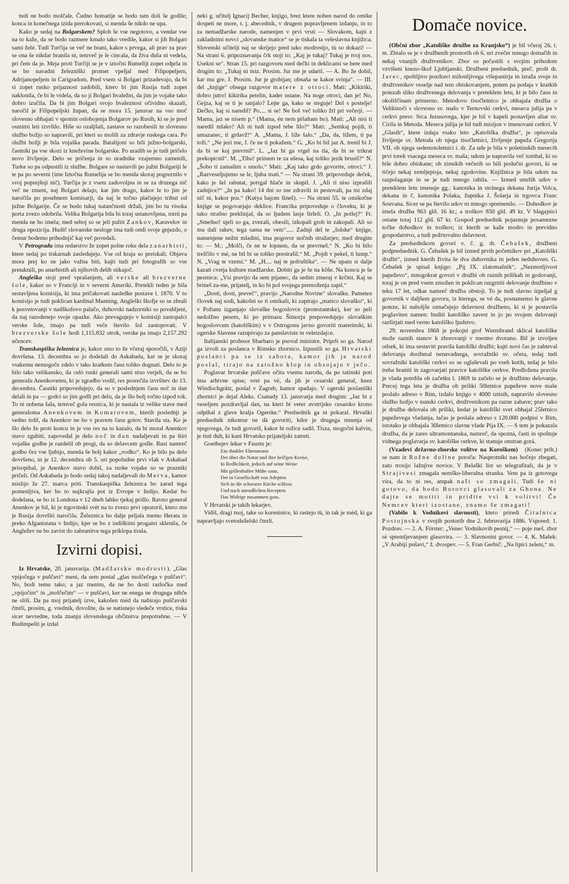tudi ne bodo molčale. Čudno homatije se bodo tam doli še godile; konca in konečnega izida prerokovati, si menda še nikdo ne upa.
Kako je sedaj na Bolgarskem? Sploh še vse negotovo, a vendar vse na to kaže, da se bodo razmere kmalo tako vredile, kakor si jih Bolgari sami želé. Tudi Turčija se več ne brani, kakor s prvega, ali prav za prav se ona še nikdar branila ni, temveč je le cincala, da živa duša ni vedela, pri čem da je. Meja proti Turčiji se je v iztočni Rumeliji zopet odprla in se bo navadni železniški promet vpeljal med Filipopeljem, Adrijanopeljem in Carigradom. Pred vsem si Bolgari prizadevajo, da bi si zopet rusko prijaznost zadobili, ktero bi jim Rusija tudi zopet naklonila, če bi le videla, da so ji Bolgari hvaležni, da jim je vojake tako dobro izučila. Da bi jim Bolgari svojo hvaleznost očividno skazali, naročil je Filipopeljski župan, da se mora 15. januvar na vso moč slovesno obhajati v spomin oslobojenja Bolgarov po Rusih, ki se je pred osmimi leti izvršilo. Hiše so ozaljšali, zastave so razobesili in slovesno službo božjo so napravili, pri kteri so molili za zdravje ruskega cara. Po službi božji je bila vojaška parada. Batalijoni so bili južno-bolgarski, častniki pa vse skozi iz kneževine bolgarske. Po uradih se je tudi pričelo novo življenje. Delo se pričenja in so uradnike vzajemno zamenili, Turke so pa odpustili iz službe. Bolgare so nastavili po južni Bolgariji le te pa po severni (ime Iztočna Rumelija se bo menda skoraj pogreznilo v svoj poprejšnji nič). Turčija je z vsem zadovoljna in se za druzega nič več ne zmeni, naj Bolgari delajo, kar jim drago, kakor le to jim je naročila po posebnem komisarji, da naj le točno plačujejo tribut od južne Bolgarije. Če se bodo tukaj natančnosti držali, jim bo tu visoka porta zvezo odobrila. Velika Bolgarija bila bi toraj ustanovljena, mirú pa menda ne bo imela; med seboj so se jeli puliti Zankov, Karavelov in druga opozicija. Hudič slovanske nesloge ima tudi ondi svoje gnjezdo, o čemur bodemo prihodnjič kaj več povedali.
V Petrogradu ima redarstvo že zopet polne roke dela z anarhisti, ktere sedaj po tiskarnah zasledujejo. Vse od kraja so preiskali. Objava mora prej ko ne jako važna biti, kajti tudi pri fotografih so vse pretaknili, po anarhistih ali njihovih delih stikajoč.
Angleška stoji pred vprašanjem, ali verske ali brezverne šole, kakor so v Franciji in v severni Ameriki. Pretekli teden je bila sestavljena komisija, ki ima pričakovati nasledke postave l. 1870. V to komisijo je tudi poklican kardinal Manning. Angleški škofje so se zbrali k posvetovanji v nadškofovo palačo, duhovski nadzorniki so povabljeni, da naj razodenejo svoje opazke. Ako prevagujejo v komisiji zastopalci verske šole, imajo pa tudi veče število šol zastopovati. V brezverske šole hodi 1,115.832 otrok, verske pa imajo 2,157.292 učencev.
Transkaspiška železnica je, kakor smo to že včeraj sporočili, v Aziji dovršena. 13. decembra so jo dodelali do Askabada, kar se je skoraj vsakemu nemogoče zdelo v tako kratkem času toliko dognati. Delo to je bilo tako velikansko, da celó ruski generali sami niso verjeli, da se bo generalu Anenkovemu, ki je zgradbo vodil, res posrečila izvršitev do 13. decembra. Časniki pripovedujejo, da so v poslednjem času noč in dan delali in pa — godci so jim godli pri delu, da je šlo bolj ročno izpod rok. To ni nobena šala, temveč gola resnica, ki je nastala iz velike stave med generaloma Anenkovem in Komarovem, kterih poslednji je vedno trdil, da Anenkov ne bo v pravem času gotov. Stavila sta. Ko je šlo delo že proti koncu in je vse res na to kazalo, da bi moral Anenkov stavo zgubiti, zapovedal je delo noč in dan nadaljevati in pa štiri vojaške godbe je razdelil ob progi, da so delavcem godle. Rusi namreč godbo čez vse ljubijo, menda še bolj kakor „vodko“. Ko je bilo pa delo dovršeno, in je 12. decembra ob 5. uri popoludne prvi vlak v Askabad prisopihal, je Anenkov stavo dobil, za ruske vojake so se prazniki pričeli. Od Askabada jo bodo sedaj takoj nadaljevali do Merva, kamor mislijo že 27. marca priti. Transkaspiška železnica bo zarad tega pomenljiva, ker bo to najkrajša pot iz Evrope v Indijo. Kedar bo dodelana, se bo iz Londona v 12 dneh lahko tjekaj prišlo. Ravno general Anenkov je bil, ki je trgovinski svèt na to zvezo prvi opozoril, ktero mu je Rusija dovršiti naročila. Železnica bo dalje peljala memo Herata in preko Afganistana v Indijo, kjer se bo z indiškimi progami sklenila, če Angležev ne bo zavist do zabranitve tega priklopa tirala.
Izvirni dopisi.
Iz Hrvatske, 20. januvarija. (Madžarske modrosti). „Glas vpijočega v puščavi“ meni, da sem postal „glas molčečega v puščavi“. No, bodi temu tako; a jaz menim, da ne bo dosti razločka med „vpijočim“ in „molčečim“ — v puščavi, ker ne enega ne drugega nihče ne sliši. Da pa moj prijatelj izve, kakošen méd da nabirajo puščavski čmrli, prosim, g. vrednik, dovolite, da se natisnejo sledeče vrstice, tiska sicer nevredne, toda znanju slovenskega občinstva prepotrebne. — V Budimpešti je izdal
neki g. učitelj Ignacij Becher, knjigo, brez ktere noben narod do omike dospeti ne more, t. j. abecednik, v drugem popravljenem izdanju, in to za nemadžarske narode, namenjen v prvi vrsti — Slovakom, kajti z zakladnimi novci „slovanske matice“ se je tiskala ta veleslavna knjižica. Slovenski učitelji naj se skrijejo pred tako modrostjo, tù so dokazi! — Na strani 6. pripoznavanja črk stoji to: „Kaj je tukaj? Tukaj je tvoj nos. Usekni se“. Stran 15. pri razgovoru med dečki in deklicami se bere med drugim to: „Tukaj ni miz. Prosim. Jur me je udaril. — A. Bo že dobil, kar mu gre. J. Prosim. Jur je grobijan; obnaša se kakor svinja“. — III. del „knjige“ obsega razgovor matere z otroci. Mati: „Kikiriki, dobro jutro! kikirika petelin, kader ustane. Na noge otroci, dan je! No, Gejza, kaj se ti je sanjalo? Lejte ga, kako se steguje! Dol s postelje! Dečko, kaj si naredil? Po.... si se! Ne boš več toliko žrl pri večerji. — Mama, jaz se nisem p.“ (Mama, én nem pišaltam bo). Mati: „Ali nisi ti naredil mlako? Ali ni tudi izpod tebe lilo?“ Mati: „Semkaj pojdi, ti umazanec, ti grdavž!“ A. „Mama, J. liže šalo.“ „Da, da, ližem, ti pa toži.“ „Ne jezi me, J. če ne ti pokažem.“ G. „Ko bi bil jaz A. trenil bi J. da bi se koj prevrnil“. L. „Jaz bi ga vrgel na tla, da bi se trikrat prekopicnil“. M. „Tiho! primem te za ušesa, kaj toliko jezik brusiš?“ N. „Šobo ti zamašim s smolo.“ Mati: „Kaj tako grdo govorite, otroci.“ J. „Razveseljujemo se le, ljuba mati.“ — Na strani 39. pripoveduje deček, kako je šel rabutat, potrgal hlače in skupil. J. „Ali ti niso izprašili zadnjice?“ „In pa kako! 14 dni so me zdravili in pestovali, pa mi zdaj nič ni, kakor psu.“ (Kutya bajom šineš). — Na strani 55. te omikočne knjige se pogovarjajo deklice. Francika pripoveduje o človeku, ki je tako strašno preklinjal, da so ljudem lasje štrleli. O. „In potlej?“ Fr. „Smešno! ujeli so ga, zvezali, obesili, izkopali grob in zakopali. Ali so mu dali rakev, tega sama ne vem“..... Zadnji del te „šolske“ knjige, namenjene nežni mladini, ima pogovor nočnih stražarjev, med drugim to: — M.: „Molči, če ne te lopnem, da se prevrneš.“ N. „Ko bi bilo treščilo v mé, ne bil bi se toliko prestrašil.“ M. „Pojdi v pekel, ti lump.“ N. „Vrag te vzemi.“ M. „H.... naj te pofruštika“. — Ne upam si dalje kazati cvetja kulture madžarske. Dobiti ga je še na kôše. Na koncu je še pesmica: „Vsi pravijo da sem pijanec, da sedim zmeraj v krčmi. Kaj se brineš za-me, prijatelj, in ko bi pol svojega premoženja zapil.“
„Dosti, dosti, preveč“, pravijo „Narodne Novine“ slovaške. Pameten človek naj sodi, kakošni so ti omikaši, ki zapirajo „matico slovaško“, ki v Požunu izganjajo slovaške bogoslovce (protestantske), ker so peli nedolžno pesem, ki po primasu Šimorju prepovedujejo slovaškim bogoslovcem (katoliškim) v v Ostrogonu javno govoriti materinski, ki ogerske Slavene razupivajo za panslaviste in veleizdajce.
Italijanski profesor Sbarbaro je psoval ministre. Priprli so ga. Narod ga izvoli za poslanca v Rimsko zbornico. Izpustili so ga. Hrvatski poslanci pa se iz sabora, kamor jih je narod poslal, tirajo na zatožno klop in obsojajo v ječo.
Poglavar hrvatske puščave očita vsemu narodu, da po tatinski poti ima arhivne spise; svet pa vé, da jih je cesarski general, knez Windischgrätz, poslal v Zagreb, kamor spadajo. V ogerski poslaniški zbornici je dejal Aleks. Csanady 13. januvarja med drugim: „Jaz bi z veseljem pozdravljal dan, na kteri bi veter avstrijsko cesarsko krono odpihal z glave kralja Ogerske.“ Predsednik ga ni pokaral. Hrvaški predsednik nikomur ne dá govoriti, kdor je drugega mnenja od njegovega, če tudi govoriš, kakor bi rožice sadil. Tisza, mogočni kalvin, je tisti duh, ki kani Hrvatsko prijateljski zatreti.
Goethejev lekar v Faustu je:
Ein dunkler Ehrenmann
Der über die Natur und ihre heil'gen Kreise,
In Redlichkeit, jedoch auf seine Weise
Mit grillenhafter Mühe sann,
Der in Gesellschaft von Adepten
Sich in die schwarze Küche schloss
Und nach unendlichen Recepten
Das Widrige zusammen goss.
V Hrvatski je takih lekarjev.
Vidiš, dragi moj, take so koreninice, ki rastejo tù, in tak je méd, ki ga napravljajo svetodeželski čmrli.
Domače novice.
(Občni zbor „Katoliške družbe za Kranjsko“) je bil včeraj 26. t. m. Zbralo se je v družbenih prostorih ob 6. uri zvečer mnogo domačih in nekaj vnanjih družtvenikov. Zbor so počastili s svojim prihodom vzvišeni knezo-škof Ljubljanski. Družbeni predsednik, preč. prošt dr. Jarec, spoštljivo pozdravi milostljivega višepastirja in izraža svoje in družtvenikov veselje nad tem obiskovanjem, potem pa podaja v kratkih potezah sliko družtvenega delovanja v preteklem letu, ki je bilo času in okoliščinam primerno. Metodovo tisočletnico je obhajala družba o Velikinoči s slovesno sv. mašo v Ternovski cerkvi, meseca julija pa v cerkvi presv. Srca Jezusovega, kjer je bil v kapeli postavljen altar sv. Cirila in Metoda. Meseca julija je bil tudi misijon v imenovani cerkvi. V „Glasih“, ktere izdaja vsako leto „Katoliška družba“, je opisovala življenje sv. Metoda ob njega tisočletnici, življenje papeža Gregorija VII. ob njega sedemstoletnici i. dr. Za ude je bila v poletinskih mesecih prvi torek vsacega meseca sv. maša; udom je napravila več tombal, ki so bile dobro obiskane; ob zimskih večerih so bili podučni govori, ki se tičejo nekaj zemljepisja, nekaj zgodovine. Knjižnica je bila udom na razpolaganje in se je tudi mnogo rabila. — Izmed umrlih udov v preteklem letu imenuje gg.: kanonika in stolnega dekana Jurija Volca, dekana in č. kanonika Polaka, župnika J. Šolarja in trgovca Franc Souvana. Sicer se pa število udov ni mnogo spremenilo. — Dohodkov je imela družba 963 gld. 16 kr.; a troškov 850 gld. 49 kr. V blagajnici ostane toraj 112 gld. 67 kr. Gospod predsednik pojasnuje posamezne točke dohodkov in troškov, iz kterih se kaže modro in previdno gospodarstvo, a tudi požrtovalno delavnost.
Za predsednikom govorí v. č. g. dr. Čebašek, družbeni podpredsednik. G. Čebašek je bil izmed prvih početnikov pri „Katoliški družbi“, izmed kterih živita še dva duhovnika in jeden neduhoven. G. Čebašek je spisal knjigo: „Pij IX. zlatomašnik“, „Nezmotljivost papeževo“, mnogokrat govori v družbi ob raznih prilikah in godovanji, toraj je on pred vsem zmožen in poklican razgrniti delovanje družbino v teku 17 let, odkar namreč družba obstoji. To je tudi slavno izpeljal g govornik v daljšem govoru, iz kterega, se vé da, posnamemo le glavne poteze, ki naboljše označujejo delavnost družbeno, ki si je postavila poglaviten namen: buditi katoliško zavest in jo po svojem delovanji razširjati med verno katoliško ljudstvo.
29. novembra 1868 je pokojni grof Wurmbrand sklical katoliške može raznih stanov k zborovanji v mestno dvorano. Bil je izvoljen odsek, ki ima sestaviti pravila katoliški družbi; kajti novi čas je zahteval delovanja dosihmal nenavadnega, sovražniki sv. očeta, tedaj tudi sovražniki katoliški cerkvi so se oglaševali po vseh kotih, tedaj je bilo treba hraniti in zagovarjati pravice katoliške cerkve. Predložena pravila je vlada potrdila ob začetku l. 1869 in začelo se je družbino delovanje. Precej tega leta je družba ob priliki 50letnice papeževe nove maše poslalo adreso v Rim, izdalo knjigo v 4000 iztisih, napravilo slovesno službo božjo v nunski cerkvi, družtvenikom pa razne zabave; prav tako je družba delovala ob priliki, kedar je katoliški svet obhajal 25letnico papeževega vladanja, tačas je poslala adreso s 120.000 podpisi v Rim, istotako je obhajala 30letnico slavne vlade Pija IX. — S tem je pokazala družba, da je zares ultramontanska, namreč, da spozná, časti in spoštuje vidnega poglavarja sv. katoliške cerkve, ki stanuje onstran gorá. (Konec prih.)
(Vzadevi državno-zborske volitve na Koroškem) se nam iz Rožne doline poroča: Nasprotniki nas hočejo zbegati, zato trosijo lažnjive novice. V Belaški list so telegrafirali, da je v Strajivesi zmagala nemško-liberalna stranka. Vem pa iz gotovega vira, da to ni res, ampak naši so zmagali. Tudi še ni gotovo, da bodo Borovci glasovali za Ghona. Ne dajte se motiti in pridite vsi k volitvi! Če Nemcev kteri izostane, znamo še zmagati!
(Vabilo k Vodnikovi slavnosti), ktero priredi Čitalnica Postojnska v svojih postorih dne 2. februvarija 1886. Vspored: 1. Pozdrav. — 2. A. Förster: „Venec Vodnikovih pesnij,“ — poje meš. zbor sè spremljevanjem glasovira. — 3. Slavnostni govor. — 4. K. Mašek: „V Arabiji pušavi,“ ž. dvospev. — 5. Fran Gerbič: „Na lipici zeleni,“ m.